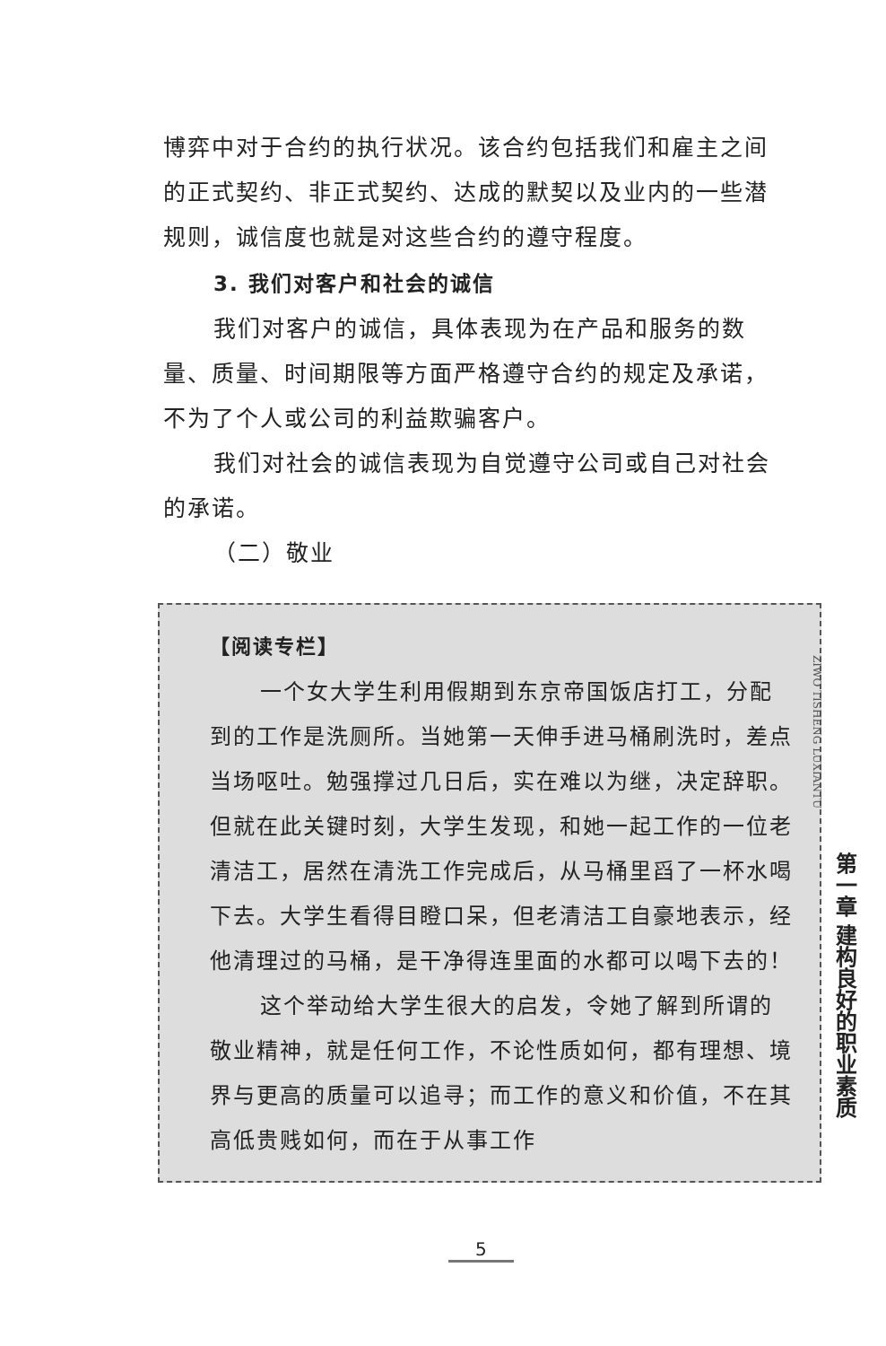博弈中对于合约的执行状况。该合约包括我们和雇主之间的正式契约、非正式契约、达成的默契以及业内的一些潜规则，诚信度也就是对这些合约的遵守程度。
3. 我们对客户和社会的诚信
我们对客户的诚信，具体表现为在产品和服务的数量、质量、时间期限等方面严格遵守合约的规定及承诺，不为了个人或公司的利益欺骗客户。
我们对社会的诚信表现为自觉遵守公司或自己对社会的承诺。
（二）敬业
【阅读专栏】
一个女大学生利用假期到东京帝国饭店打工，分配到的工作是洗厕所。当她第一天伸手进马桶刷洗时，差点当场呕吐。勉强撑过几日后，实在难以为继，决定辞职。但就在此关键时刻，大学生发现，和她一起工作的一位老清洁工，居然在清洗工作完成后，从马桶里舀了一杯水喝下去。大学生看得目瞪口呆，但老清洁工自豪地表示，经他清理过的马桶，是干净得连里面的水都可以喝下去的！
这个举动给大学生很大的启发，令她了解到所谓的敬业精神，就是任何工作，不论性质如何，都有理想、境界与更高的质量可以追寻；而工作的意义和价值，不在其高低贵贱如何，而在于从事工作
ZIWO TISHENG LUXIANTU
第一章 建构良好的职业素质
5